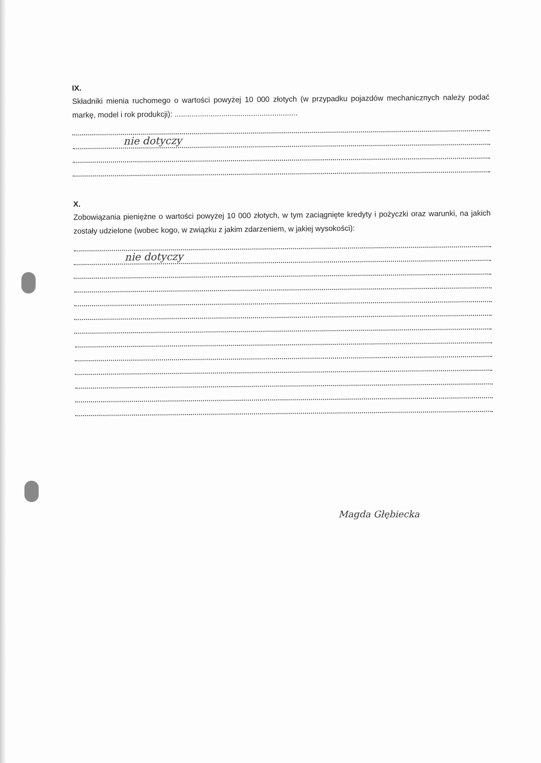IX.
Składniki mienia ruchomego o wartości powyżej 10 000 złotych (w przypadku pojazdów mechanicznych należy podać markę, model i rok produkcji): ..........................................................
nie dotyczy
X.
Zobowiązania pieniężne o wartości powyżej 10 000 złotych, w tym zaciągnięte kredyty i pożyczki oraz warunki, na jakich zostały udzielone (wobec kogo, w związku z jakim zdarzeniem, w jakiej wysokości):
nie dotyczy
Magda Głębiecka